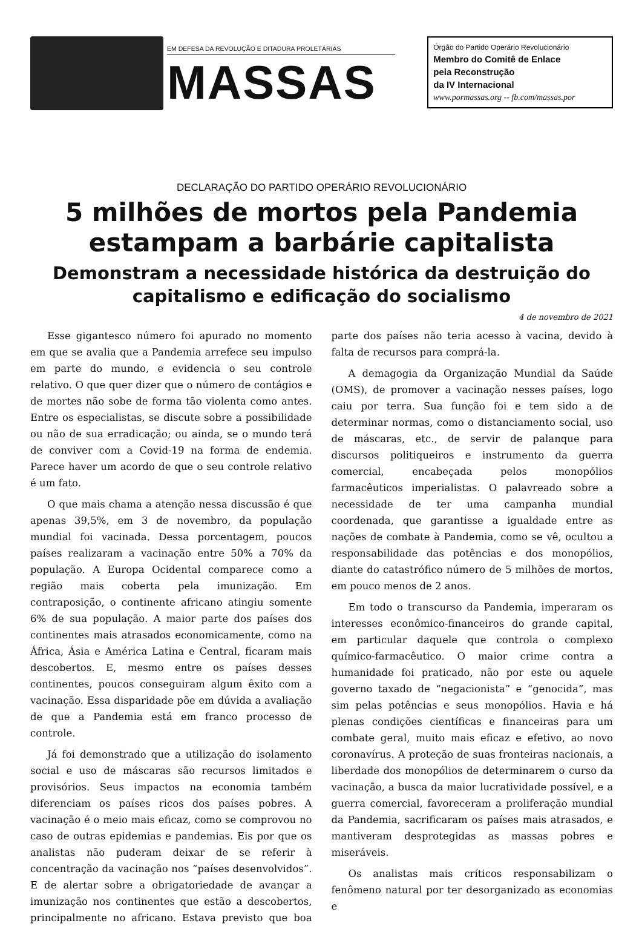EM DEFESA DA REVOLUÇÃO E DITADURA PROLETÁRIAS
MASSAS
Órgão do Partido Operário Revolucionário
Membro do Comitê de Enlace
pela Reconstrução
da IV Internacional
www.pormassas.org -- fb.com/massas.por
DECLARAÇÃO DO PARTIDO OPERÁRIO REVOLUCIONÁRIO
5 milhões de mortos pela Pandemia estampam a barbárie capitalista
Demonstram a necessidade histórica da destruição do capitalismo e edificação do socialismo
4 de novembro de 2021
Esse gigantesco número foi apurado no momento em que se avalia que a Pandemia arrefece seu impulso em parte do mundo, e evidencia o seu controle relativo. O que quer dizer que o número de contágios e de mortes não sobe de forma tão violenta como antes. Entre os especialistas, se discute sobre a possibilidade ou não de sua erradicação; ou ainda, se o mundo terá de conviver com a Covid-19 na forma de endemia. Parece haver um acordo de que o seu controle relativo é um fato.
O que mais chama a atenção nessa discussão é que apenas 39,5%, em 3 de novembro, da população mundial foi vacinada. Dessa porcentagem, poucos países realizaram a vacinação entre 50% a 70% da população. A Europa Ocidental comparece como a região mais coberta pela imunização. Em contraposição, o continente africano atingiu somente 6% de sua população. A maior parte dos países dos continentes mais atrasados economicamente, como na África, Ásia e América Latina e Central, ficaram mais descobertos. E, mesmo entre os países desses continentes, poucos conseguiram algum êxito com a vacinação. Essa disparidade põe em dúvida a avaliação de que a Pandemia está em franco processo de controle.
Já foi demonstrado que a utilização do isolamento social e uso de máscaras são recursos limitados e provisórios. Seus impactos na economia também diferenciam os países ricos dos países pobres. A vacinação é o meio mais eficaz, como se comprovou no caso de outras epidemias e pandemias. Eis por que os analistas não puderam deixar de se referir à concentração da vacinação nos “países desenvolvidos”. E de alertar sobre a obrigatoriedade de avançar a imunização nos continentes que estão a descobertos, principalmente no africano. Estava previsto que boa parte dos países não teria acesso à vacina, devido à falta de recursos para comprá-la.
A demagogia da Organização Mundial da Saúde (OMS), de promover a vacinação nesses países, logo caiu por terra. Sua função foi e tem sido a de determinar normas, como o distanciamento social, uso de máscaras, etc., de servir de palanque para discursos politiqueiros e instrumento da guerra comercial, encabeçada pelos monopólios farmacêuticos imperialistas. O palavreado sobre a necessidade de ter uma campanha mundial coordenada, que garantisse a igualdade entre as nações de combate à Pandemia, como se vê, ocultou a responsabilidade das potências e dos monopólios, diante do catastrófico número de 5 milhões de mortos, em pouco menos de 2 anos.
Em todo o transcurso da Pandemia, imperaram os interesses econômico-financeiros do grande capital, em particular daquele que controla o complexo químico-farmacêutico. O maior crime contra a humanidade foi praticado, não por este ou aquele governo taxado de “negacionista” e “genocida”, mas sim pelas potências e seus monopólios. Havia e há plenas condições científicas e financeiras para um combate geral, muito mais eficaz e efetivo, ao novo coronavírus. A proteção de suas fronteiras nacionais, a liberdade dos monopólios de determinarem o curso da vacinação, a busca da maior lucratividade possível, e a guerra comercial, favoreceram a proliferação mundial da Pandemia, sacrificaram os países mais atrasados, e mantiveram desprotegidas as massas pobres e miseráveis.
Os analistas mais críticos responsabilizam o fenômeno natural por ter desorganizado as economias e